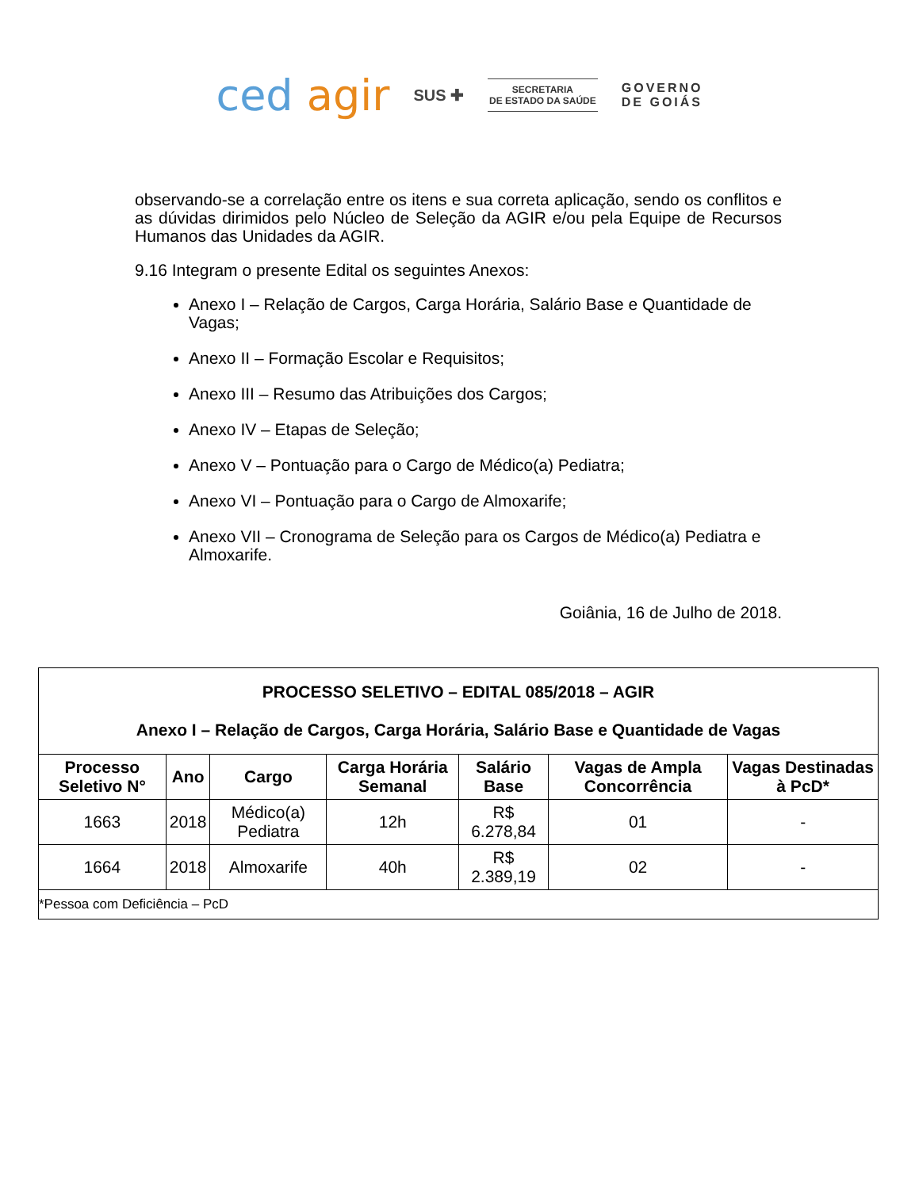ced agir
SUS ✚
SECRETARIA
DE ESTADO DA SAÚDE
GOVERNO
DE GOIÁS
observando-se a correlação entre os itens e sua correta aplicação, sendo os conflitos e as dúvidas dirimidos pelo Núcleo de Seleção da AGIR e/ou pela Equipe de Recursos Humanos das Unidades da AGIR.
9.16 Integram o presente Edital os seguintes Anexos:
Anexo I – Relação de Cargos, Carga Horária, Salário Base e Quantidade de Vagas;
Anexo II – Formação Escolar e Requisitos;
Anexo III – Resumo das Atribuições dos Cargos;
Anexo IV – Etapas de Seleção;
Anexo V – Pontuação para o Cargo de Médico(a) Pediatra;
Anexo VI – Pontuação para o Cargo de Almoxarife;
Anexo VII – Cronograma de Seleção para os Cargos de Médico(a) Pediatra e Almoxarife.
Goiânia, 16 de Julho de 2018.
| PROCESSO SELETIVO – EDITAL 085/2018 – AGIR Anexo I – Relação de Cargos, Carga Horária, Salário Base e Quantidade de Vagas | | | | | | |
| Processo Seletivo N° | Ano | Cargo | Carga Horária Semanal | Salário Base | Vagas de Ampla Concorrência | Vagas Destinadas à PcD* |
| 1663 | 2018 | Médico(a) Pediatra | 12h | R$ 6.278,84 | 01 | - |
| 1664 | 2018 | Almoxarife | 40h | R$ 2.389,19 | 02 | - |
| *Pessoa com Deficiência – PcD | | | | | | |